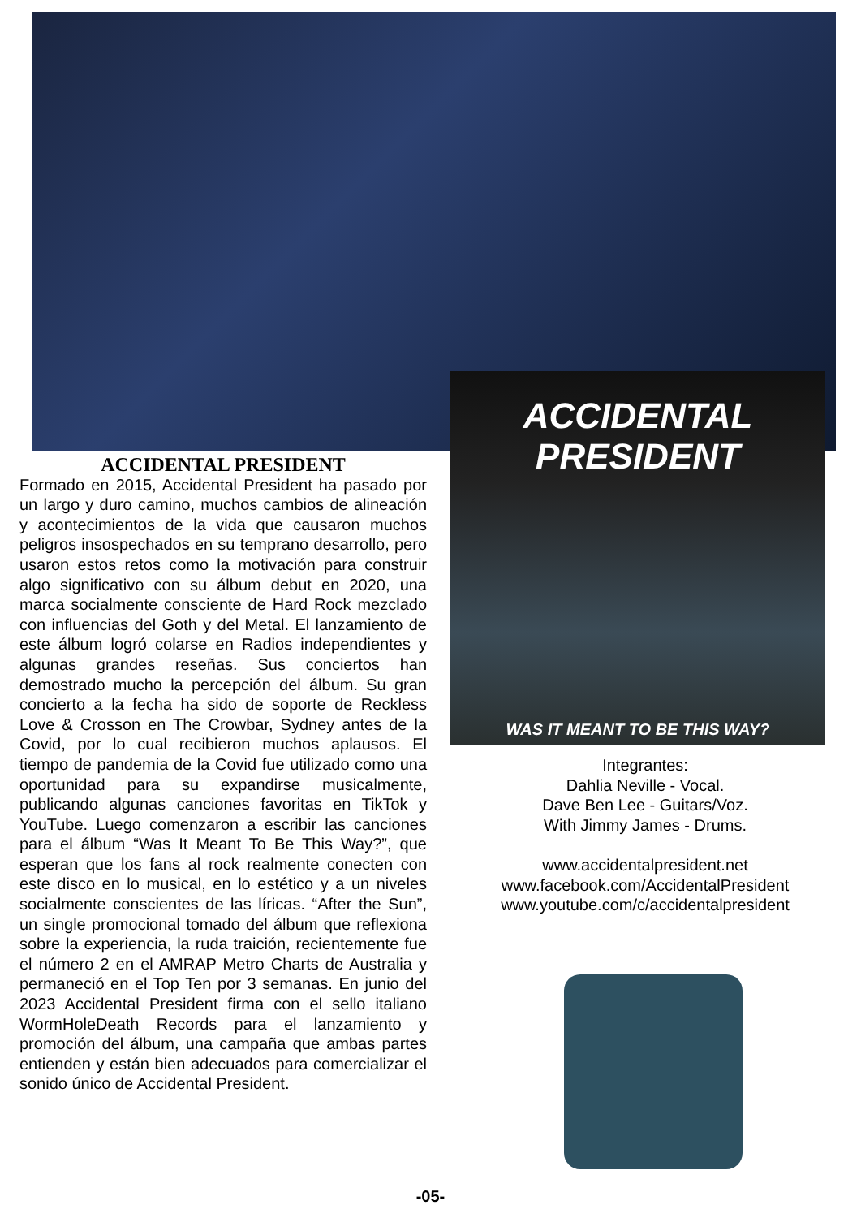ACCIDENTAL
PRESIDENT
WAS IT MEANT TO BE THIS WAY?
ACCIDENTAL PRESIDENT
Formado en 2015, Accidental President ha pasado por un largo y duro camino, muchos cambios de alineación y acontecimientos de la vida que causaron muchos peligros insospechados en su temprano desarrollo, pero usaron estos retos como la motivación para construir algo significativo con su álbum debut en 2020, una marca socialmente consciente de Hard Rock mezclado con influencias del Goth y del Metal. El lanzamiento de este álbum logró colarse en Radios independientes y algunas grandes reseñas. Sus conciertos han demostrado mucho la percepción del álbum. Su gran concierto a la fecha ha sido de soporte de Reckless Love & Crosson en The Crowbar, Sydney antes de la Covid, por lo cual recibieron muchos aplausos. El tiempo de pandemia de la Covid fue utilizado como una oportunidad para su expandirse musicalmente, publicando algunas canciones favoritas en TikTok y YouTube. Luego comenzaron a escribir las canciones para el álbum “Was It Meant To Be This Way?”, que esperan que los fans al rock realmente conecten con este disco en lo musical, en lo estético y a un niveles socialmente conscientes de las líricas. “After the Sun”, un single promocional tomado del álbum que reflexiona sobre la experiencia, la ruda traición, recientemente fue el número 2 en el AMRAP Metro Charts de Australia y permaneció en el Top Ten por 3 semanas. En junio del 2023 Accidental President firma con el sello italiano WormHoleDeath Records para el lanzamiento y promoción del álbum, una campaña que ambas partes entienden y están bien adecuados para comercializar el sonido único de Accidental President.
Integrantes:
Dahlia Neville - Vocal.
Dave Ben Lee - Guitars/Voz.
With Jimmy James - Drums.
www.accidentalpresident.net
www.facebook.com/AccidentalPresident
www.youtube.com/c/accidentalpresident
-05-